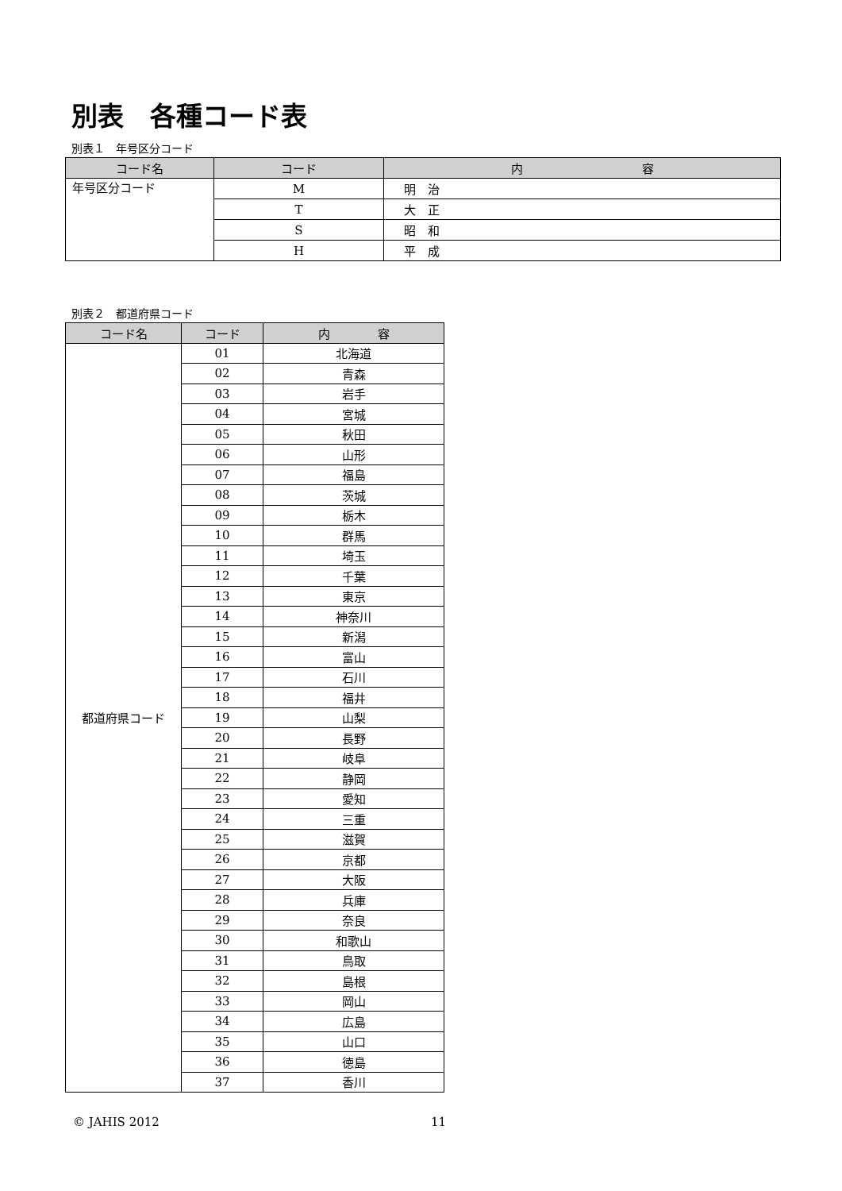別表　各種コード表
別表１　年号区分コード
| コード名 | コード | 内 容 |
| --- | --- | --- |
| 年号区分コード | M | 明 治 |
| | T | 大 正 |
| | S | 昭 和 |
| | H | 平 成 |
別表２　都道府県コード
| コード名 | コード | 内 容 |
| --- | --- | --- |
| 都道府県コード | 01 | 北海道 |
| | 02 | 青森 |
| | 03 | 岩手 |
| | 04 | 宮城 |
| | 05 | 秋田 |
| | 06 | 山形 |
| | 07 | 福島 |
| | 08 | 茨城 |
| | 09 | 栃木 |
| | 10 | 群馬 |
| | 11 | 埼玉 |
| | 12 | 千葉 |
| | 13 | 東京 |
| | 14 | 神奈川 |
| | 15 | 新潟 |
| | 16 | 富山 |
| | 17 | 石川 |
| | 18 | 福井 |
| | 19 | 山梨 |
| | 20 | 長野 |
| | 21 | 岐阜 |
| | 22 | 静岡 |
| | 23 | 愛知 |
| | 24 | 三重 |
| | 25 | 滋賀 |
| | 26 | 京都 |
| | 27 | 大阪 |
| | 28 | 兵庫 |
| | 29 | 奈良 |
| | 30 | 和歌山 |
| | 31 | 鳥取 |
| | 32 | 島根 |
| | 33 | 岡山 |
| | 34 | 広島 |
| | 35 | 山口 |
| | 36 | 徳島 |
| | 37 | 香川 |
© JAHIS 2012 11